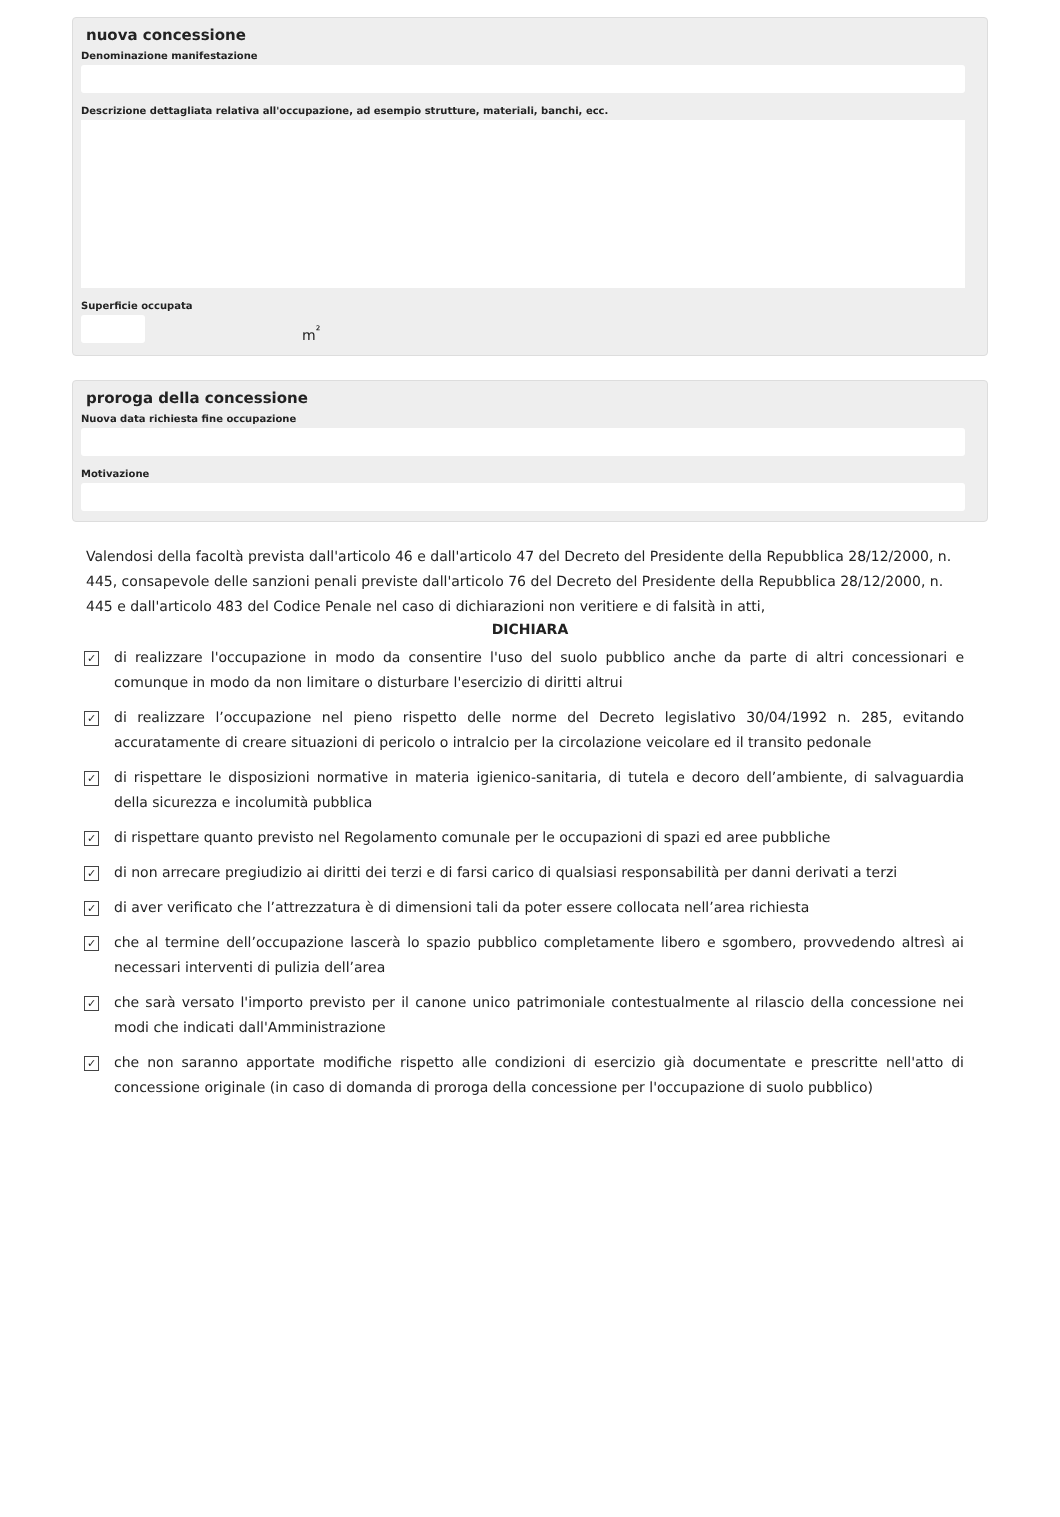nuova concessione
Denominazione manifestazione
Descrizione dettagliata relativa all'occupazione, ad esempio strutture, materiali, banchi, ecc.
Superficie occupata
m<sup>²</sup>
proroga della concessione
Nuova data richiesta fine occupazione
Motivazione
Valendosi della facoltà prevista dall'articolo 46 e dall'articolo 47 del Decreto del Presidente della Repubblica 28/12/2000, n. 445, consapevole delle sanzioni penali previste dall'articolo 76 del Decreto del Presidente della Repubblica 28/12/2000, n. 445 e dall'articolo 483 del Codice Penale nel caso di dichiarazioni non veritiere e di falsità in atti,
DICHIARA
✓
di realizzare l'occupazione in modo da consentire l'uso del suolo pubblico anche da parte di altri concessionari e comunque in modo da non limitare o disturbare l'esercizio di diritti altrui
✓
di realizzare l’occupazione nel pieno rispetto delle norme del Decreto legislativo 30/04/1992 n. 285, evitando accuratamente di creare situazioni di pericolo o intralcio per la circolazione veicolare ed il transito pedonale
✓
di rispettare le disposizioni normative in materia igienico-sanitaria, di tutela e decoro dell’ambiente, di salvaguardia della sicurezza e incolumità pubblica
✓
di rispettare quanto previsto nel Regolamento comunale per le occupazioni di spazi ed aree pubbliche
✓
di non arrecare pregiudizio ai diritti dei terzi e di farsi carico di qualsiasi responsabilità per danni derivati a terzi
✓
di aver verificato che l’attrezzatura è di dimensioni tali da poter essere collocata nell’area richiesta
✓
che al termine dell’occupazione lascerà lo spazio pubblico completamente libero e sgombero, provvedendo altresì ai necessari interventi di pulizia dell’area
✓
che sarà versato l'importo previsto per il canone unico patrimoniale contestualmente al rilascio della concessione nei modi che indicati dall'Amministrazione
✓
che non saranno apportate modifiche rispetto alle condizioni di esercizio già documentate e prescritte nell'atto di concessione originale (in caso di domanda di proroga della concessione per l'occupazione di suolo pubblico)